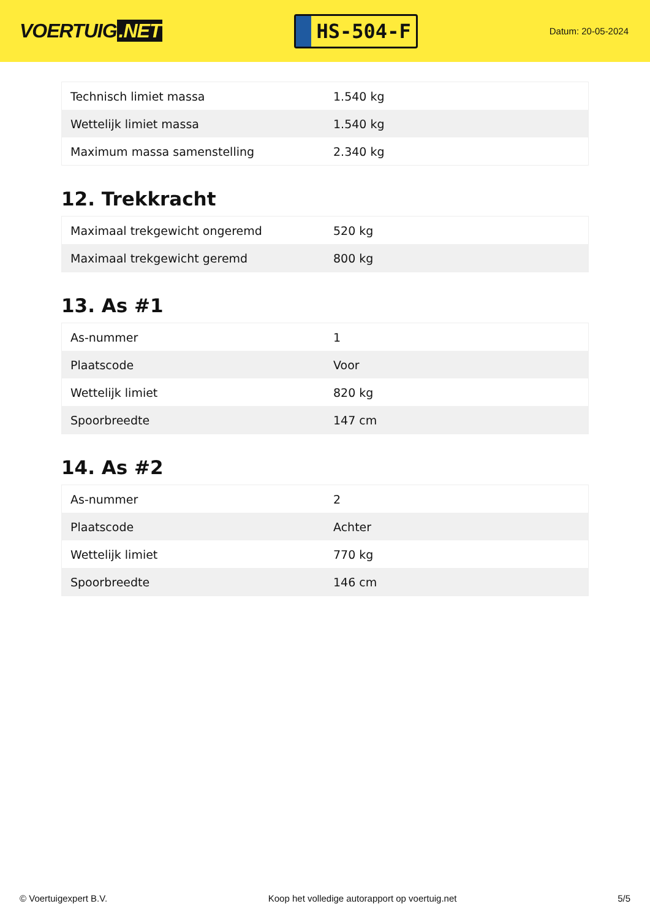VOERTUIG.NET
HS-504-F
Datum: 20-05-2024
| Technisch limiet massa | 1.540 kg |
| Wettelijk limiet massa | 1.540 kg |
| Maximum massa samenstelling | 2.340 kg |
12. Trekkracht
| Maximaal trekgewicht ongeremd | 520 kg |
| Maximaal trekgewicht geremd | 800 kg |
13. As #1
| As-nummer | 1 |
| Plaatscode | Voor |
| Wettelijk limiet | 820 kg |
| Spoorbreedte | 147 cm |
14. As #2
| As-nummer | 2 |
| Plaatscode | Achter |
| Wettelijk limiet | 770 kg |
| Spoorbreedte | 146 cm |
© Voertuigexpert B.V. Koop het volledige autorapport op voertuig.net 5/5